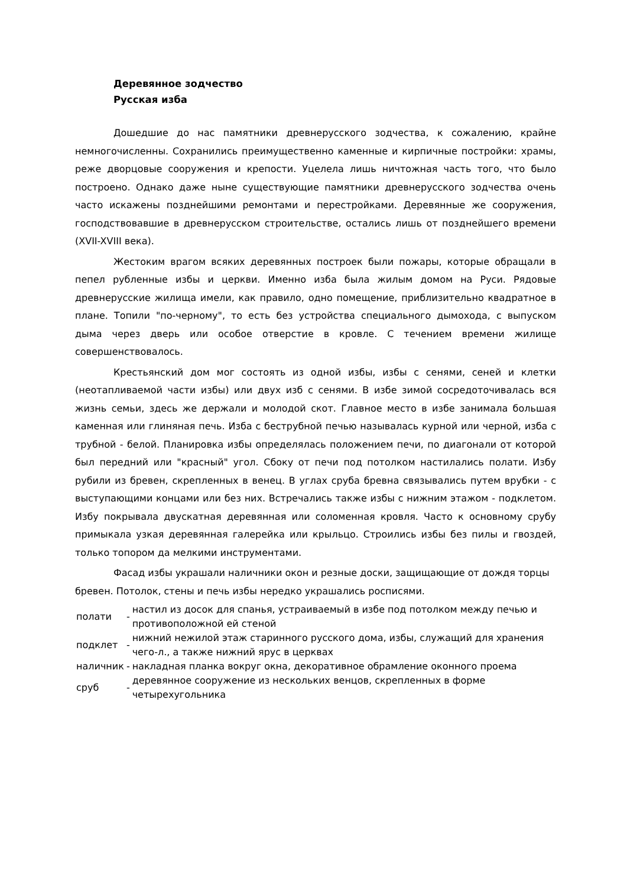Деревянное зодчество
Русская изба
Дошедшие до нас памятники древнерусского зодчества, к сожалению, крайне немногочисленны. Сохранились преимущественно каменные и кирпичные постройки: храмы, реже дворцовые сооружения и крепости. Уцелела лишь ничтожная часть того, что было построено. Однако даже ныне существующие памятники древнерусского зодчества очень часто искажены позднейшими ремонтами и перестройками. Деревянные же сооружения, господствовавшие в древнерусском строительстве, остались лишь от позднейшего времени (XVII-XVIII века).
Жестоким врагом всяких деревянных построек были пожары, которые обращали в пепел рубленные избы и церкви. Именно изба была жилым домом на Руси. Рядовые древнерусские жилища имели, как правило, одно помещение, приблизительно квадратное в плане. Топили "по-черному", то есть без устройства специального дымохода, с выпуском дыма через дверь или особое отверстие в кровле. С течением времени жилище совершенствовалось.
Крестьянский дом мог состоять из одной избы, избы с сенями, сеней и клетки (неотапливаемой части избы) или двух изб с сенями. В избе зимой сосредоточивалась вся жизнь семьи, здесь же держали и молодой скот. Главное место в избе занимала большая каменная или глиняная печь. Изба с беструбной печью называлась курной или черной, изба с трубной - белой. Планировка избы определялась положением печи, по диагонали от которой был передний или "красный" угол. Сбоку от печи под потолком настилались полати. Избу рубили из бревен, скрепленных в венец. В углах сруба бревна связывались путем врубки - с выступающими концами или без них. Встречались также избы с нижним этажом - подклетом. Избу покрывала двускатная деревянная или соломенная кровля. Часто к основному срубу примыкала узкая деревянная галерейка или крыльцо. Строились избы без пилы и гвоздей, только топором да мелкими инструментами.
Фасад избы украшали наличники окон и резные доски, защищающие от дождя торцы бревен. Потолок, стены и печь избы нередко украшались росписями.
| полати | - | настил из досок для спанья, устраиваемый в избе под потолком между печью и противоположной ей стеной |
| подклет | - | нижний нежилой этаж старинного русского дома, избы, служащий для хранения чего-л., а также нижний ярус в церквах |
| наличник | - | накладная планка вокруг окна, декоративное обрамление оконного проема |
| сруб | - | деревянное сооружение из нескольких венцов, скрепленных в форме четырехугольника |